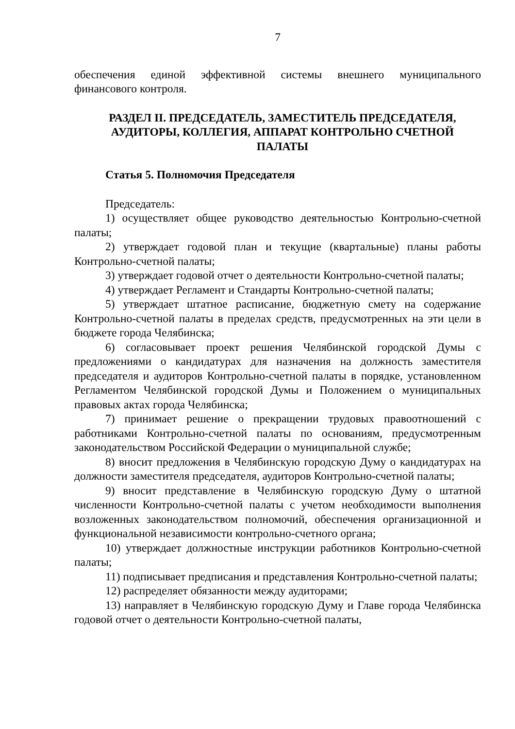7
обеспечения единой эффективной системы внешнего муниципального финансового контроля.
РАЗДЕЛ II. ПРЕДСЕДАТЕЛЬ, ЗАМЕСТИТЕЛЬ ПРЕДСЕДАТЕЛЯ, АУДИТОРЫ, КОЛЛЕГИЯ, АППАРАТ КОНТРОЛЬНО СЧЕТНОЙ ПАЛАТЫ
Статья 5. Полномочия Председателя
Председатель:
1) осуществляет общее руководство деятельностью Контрольно-счетной палаты;
2) утверждает годовой план и текущие (квартальные) планы работы Контрольно-счетной палаты;
3) утверждает годовой отчет о деятельности Контрольно-счетной палаты;
4) утверждает Регламент и Стандарты Контрольно-счетной палаты;
5) утверждает штатное расписание, бюджетную смету на содержание Контрольно-счетной палаты в пределах средств, предусмотренных на эти цели в бюджете города Челябинска;
6) согласовывает проект решения Челябинской городской Думы с предложениями о кандидатурах для назначения на должность заместителя председателя и аудиторов Контрольно-счетной палаты в порядке, установленном Регламентом Челябинской городской Думы и Положением о муниципальных правовых актах города Челябинска;
7) принимает решение о прекращении трудовых правоотношений с работниками Контрольно-счетной палаты по основаниям, предусмотренным законодательством Российской Федерации о муниципальной службе;
8) вносит предложения в Челябинскую городскую Думу о кандидатурах на должности заместителя председателя, аудиторов Контрольно-счетной палаты;
9) вносит представление в Челябинскую городскую Думу о штатной численности Контрольно-счетной палаты с учетом необходимости выполнения возложенных законодательством полномочий, обеспечения организационной и функциональной независимости контрольно-счетного органа;
10) утверждает должностные инструкции работников Контрольно-счетной палаты;
11) подписывает предписания и представления Контрольно-счетной палаты;
12) распределяет обязанности между аудиторами;
13) направляет в Челябинскую городскую Думу и Главе города Челябинска годовой отчет о деятельности Контрольно-счетной палаты,